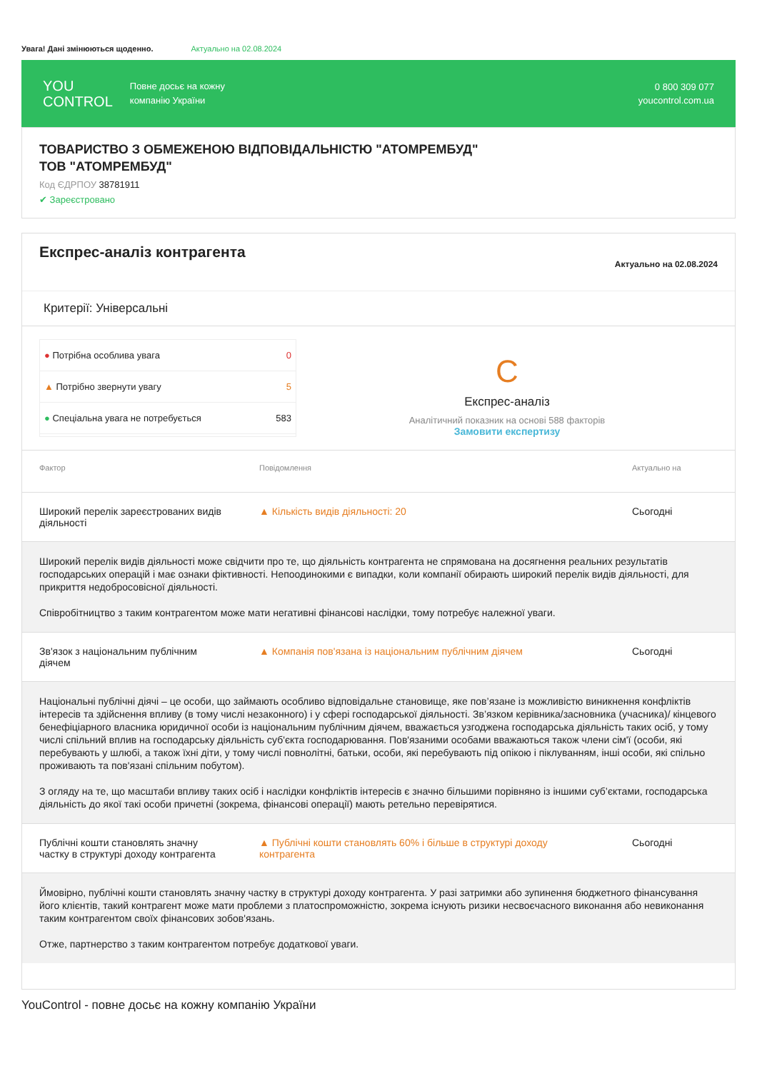Увага! Дані змінюються щоденно. Актуально на 02.08.2024
YOU
CONTROL
Повне досьє на кожну
компанію України
0 800 309 077
youcontrol.com.ua
ТОВАРИСТВО З ОБМЕЖЕНОЮ ВІДПОВІДАЛЬНІСТЮ "АТОМРЕМБУД"
ТОВ "АТОМРЕМБУД"
Код ЄДРПОУ 38781911
✔ Зареєстровано
Експрес-аналіз контрагента
Актуально на 02.08.2024
Критерії: Універсальні
● Потрібна особлива увага 0
▲ Потрібно звернути увагу 5
● Спеціальна увага не потребується 583
C
Експрес-аналіз
Аналітичний показник на основі 588 факторів
Замовити експертизу
| Фактор | Повідомлення | Актуально на |
| --- | --- | --- |
| Широкий перелік зареєстрованих видів діяльності | ▲ Кількість видів діяльності: 20 | Сьогодні |
| Широкий перелік видів діяльності може свідчити про те, що діяльність контрагента не спрямована на досягнення реальних результатів господарських операцій і має ознаки фіктивності. Непоодинокими є випадки, коли компанії обирають широкий перелік видів діяльності, для прикриття недобросовісної діяльності. Співробітництво з таким контрагентом може мати негативні фінансові наслідки, тому потребує належної уваги. | | |
| Зв'язок з національним публічним діячем | ▲ Компанія пов'язана із національним публічним діячем | Сьогодні |
| Національні публічні діячі – це особи, що займають особливо відповідальне становище, яке пов’язане із можливістю виникнення конфліктів інтересів та здійснення впливу (в тому числі незаконного) і у сфері господарської діяльності. Зв’язком керівника/засновника (учасника)/ кінцевого бенефіціарного власника юридичної особи із національним публічним діячем, вважається узгоджена господарська діяльність таких осіб, у тому числі спільний вплив на господарську діяльність суб'єкта господарювання. Пов'язаними особами вважаються також члени сім'ї (особи, які перебувають у шлюбі, а також їхні діти, у тому числі повнолітні, батьки, особи, які перебувають під опікою і піклуванням, інші особи, які спільно проживають та пов'язані спільним побутом). З огляду на те, що масштаби впливу таких осіб і наслідки конфліктів інтересів є значно більшими порівняно із іншими суб’єктами, господарська діяльність до якої такі особи причетні (зокрема, фінансові операції) мають ретельно перевірятися. | | |
| Публічні кошти становлять значну частку в структурі доходу контрагента | ▲ Публічні кошти становлять 60% і більше в структурі доходу контрагента | Сьогодні |
| Ймовірно, публічні кошти становлять значну частку в структурі доходу контрагента. У разі затримки або зупинення бюджетного фінансування його клієнтів, такий контрагент може мати проблеми з платоспроможністю, зокрема існують ризики несвоєчасного виконання або невиконання таким контрагентом своїх фінансових зобов'язань. Отже, партнерство з таким контрагентом потребує додаткової уваги. | | |
YouControl - повне досьє на кожну компанію України